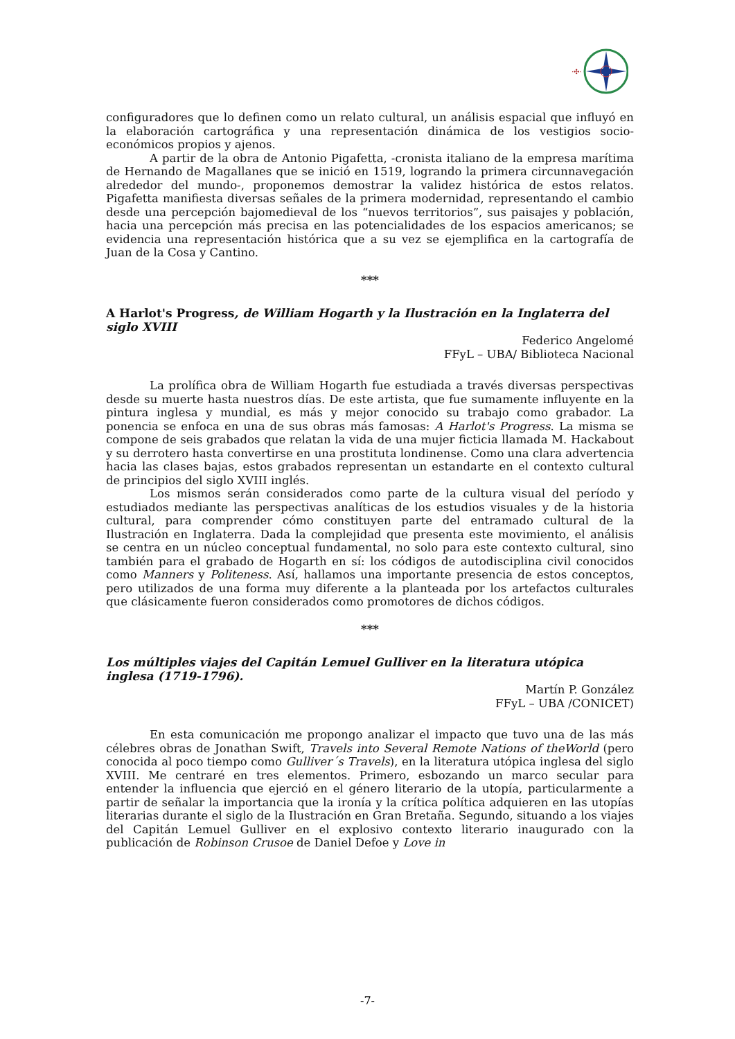·✣·
configuradores que lo definen como un relato cultural, un análisis espacial que influyó en la elaboración cartográfica y una representación dinámica de los vestigios socio-económicos propios y ajenos.
A partir de la obra de Antonio Pigafetta, -cronista italiano de la empresa marítima de Hernando de Magallanes que se inició en 1519, logrando la primera circunnavegación alrededor del mundo-, proponemos demostrar la validez histórica de estos relatos. Pigafetta manifiesta diversas señales de la primera modernidad, representando el cambio desde una percepción bajomedieval de los “nuevos territorios”, sus paisajes y población, hacia una percepción más precisa en las potencialidades de los espacios americanos; se evidencia una representación histórica que a su vez se ejemplifica en la cartografía de Juan de la Cosa y Cantino.
***
A Harlot's Progress, de William Hogarth y la Ilustración en la Inglaterra del siglo XVIII
Federico Angelomé
FFyL – UBA/ Biblioteca Nacional
La prolífica obra de William Hogarth fue estudiada a través diversas perspectivas desde su muerte hasta nuestros días. De este artista, que fue sumamente influyente en la pintura inglesa y mundial, es más y mejor conocido su trabajo como grabador. La ponencia se enfoca en una de sus obras más famosas: A Harlot's Progress. La misma se compone de seis grabados que relatan la vida de una mujer ficticia llamada M. Hackabout y su derrotero hasta convertirse en una prostituta londinense. Como una clara advertencia hacia las clases bajas, estos grabados representan un estandarte en el contexto cultural de principios del siglo XVIII inglés.
Los mismos serán considerados como parte de la cultura visual del período y estudiados mediante las perspectivas analíticas de los estudios visuales y de la historia cultural, para comprender cómo constituyen parte del entramado cultural de la Ilustración en Inglaterra. Dada la complejidad que presenta este movimiento, el análisis se centra en un núcleo conceptual fundamental, no solo para este contexto cultural, sino también para el grabado de Hogarth en sí: los códigos de autodisciplina civil conocidos como Manners y Politeness. Así, hallamos una importante presencia de estos conceptos, pero utilizados de una forma muy diferente a la planteada por los artefactos culturales que clásicamente fueron considerados como promotores de dichos códigos.
***
Los múltiples viajes del Capitán Lemuel Gulliver en la literatura utópica inglesa (1719-1796).
Martín P. González
FFyL – UBA /CONICET)
En esta comunicación me propongo analizar el impacto que tuvo una de las más célebres obras de Jonathan Swift, Travels into Several Remote Nations of theWorld (pero conocida al poco tiempo como Gulliver´s Travels), en la literatura utópica inglesa del siglo XVIII. Me centraré en tres elementos. Primero, esbozando un marco secular para entender la influencia que ejerció en el género literario de la utopía, particularmente a partir de señalar la importancia que la ironía y la crítica política adquieren en las utopías literarias durante el siglo de la Ilustración en Gran Bretaña. Segundo, situando a los viajes del Capitán Lemuel Gulliver en el explosivo contexto literario inaugurado con la publicación de Robinson Crusoe de Daniel Defoe y Love in
-7-